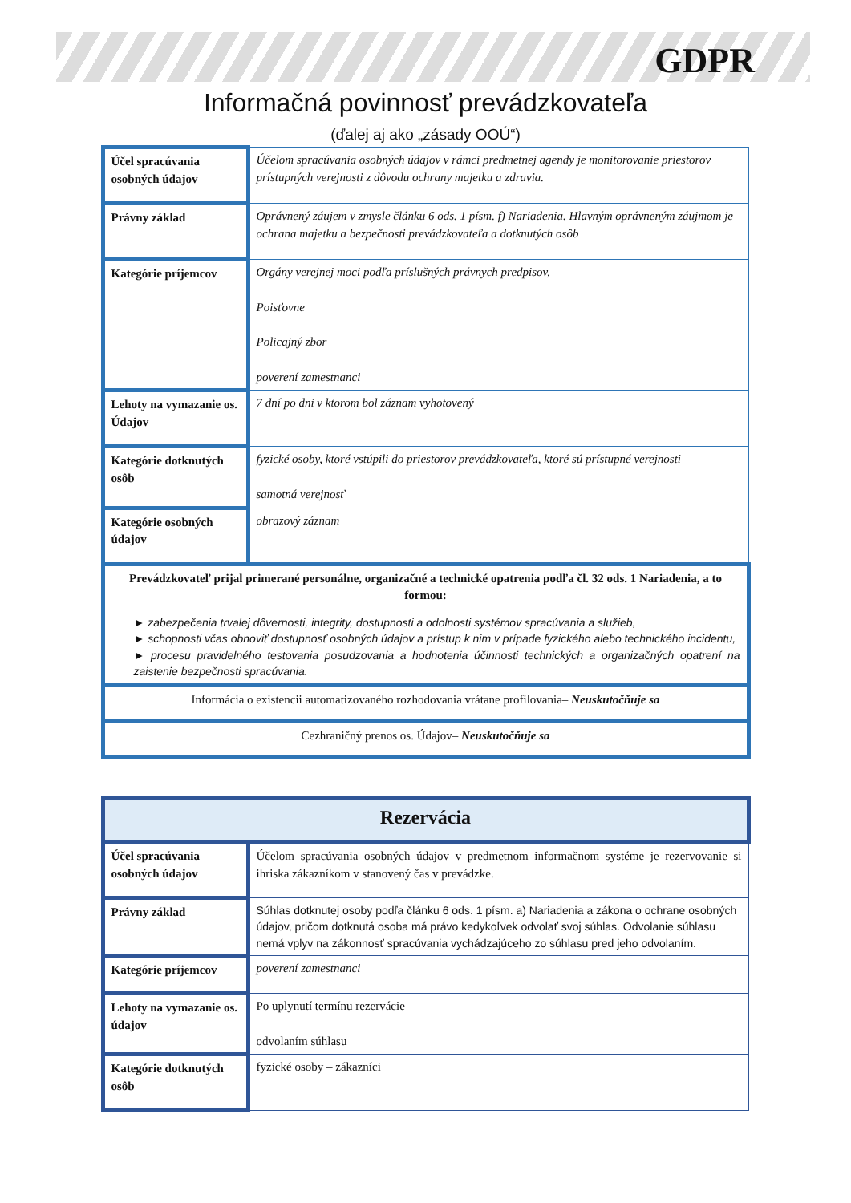GDPR
Informačná povinnosť prevádzkovateľa
(ďalej aj ako „zásady OOÚ“)
| Účel spracúvania osobných údajov | Účelom spracúvania osobných údajov v rámci predmetnej agendy je monitorovanie priestorov prístupných verejnosti z dôvodu ochrany majetku a zdravia. |
| Právny základ | Oprávnený záujem v zmysle článku 6 ods. 1 písm. f) Nariadenia. Hlavným oprávneným záujmom je ochrana majetku a bezpečnosti prevádzkovateľa a dotknutých osôb |
| Kategórie príjemcov | Orgány verejnej moci podľa príslušných právnych predpisov, Poisťovne Policajný zbor poverení zamestnanci |
| Lehoty na vymazanie os. Údajov | 7 dní po dni v ktorom bol záznam vyhotovený |
| Kategórie dotknutých osôb | fyzické osoby, ktoré vstúpili do priestorov prevádzkovateľa, ktoré sú prístupné verejnosti samotná verejnosť |
| Kategórie osobných údajov | obrazový záznam |
| Prevádzkovateľ prijal primerané personálne, organizačné a technické opatrenia podľa čl. 32 ods. 1 Nariadenia, a to formou: ► zabezpečenia trvalej dôvernosti, integrity, dostupnosti a odolnosti systémov spracúvania a služieb, ► schopnosti včas obnoviť dostupnosť osobných údajov a prístup k nim v prípade fyzického alebo technického incidentu, ► procesu pravidelného testovania posudzovania a hodnotenia účinnosti technických a organizačných opatrení na zaistenie bezpečnosti spracúvania. | |
| Informácia o existencii automatizovaného rozhodovania vrátane profilovania– Neuskutočňuje sa | |
| Cezhraničný prenos os. Údajov– Neuskutočňuje sa | |
| Rezervácia | |
| Účel spracúvania osobných údajov | Účelom spracúvania osobných údajov v predmetnom informačnom systéme je rezervovanie si ihriska zákazníkom v stanovený čas v prevádzke. |
| Právny základ | Súhlas dotknutej osoby podľa článku 6 ods. 1 písm. a) Nariadenia a zákona o ochrane osobných údajov, pričom dotknutá osoba má právo kedykoľvek odvolať svoj súhlas. Odvolanie súhlasu nemá vplyv na zákonnosť spracúvania vychádzajúceho zo súhlasu pred jeho odvolaním. |
| Kategórie príjemcov | poverení zamestnanci |
| Lehoty na vymazanie os. údajov | Po uplynutí termínu rezervácie odvolaním súhlasu |
| Kategórie dotknutých osôb | fyzické osoby – zákazníci |